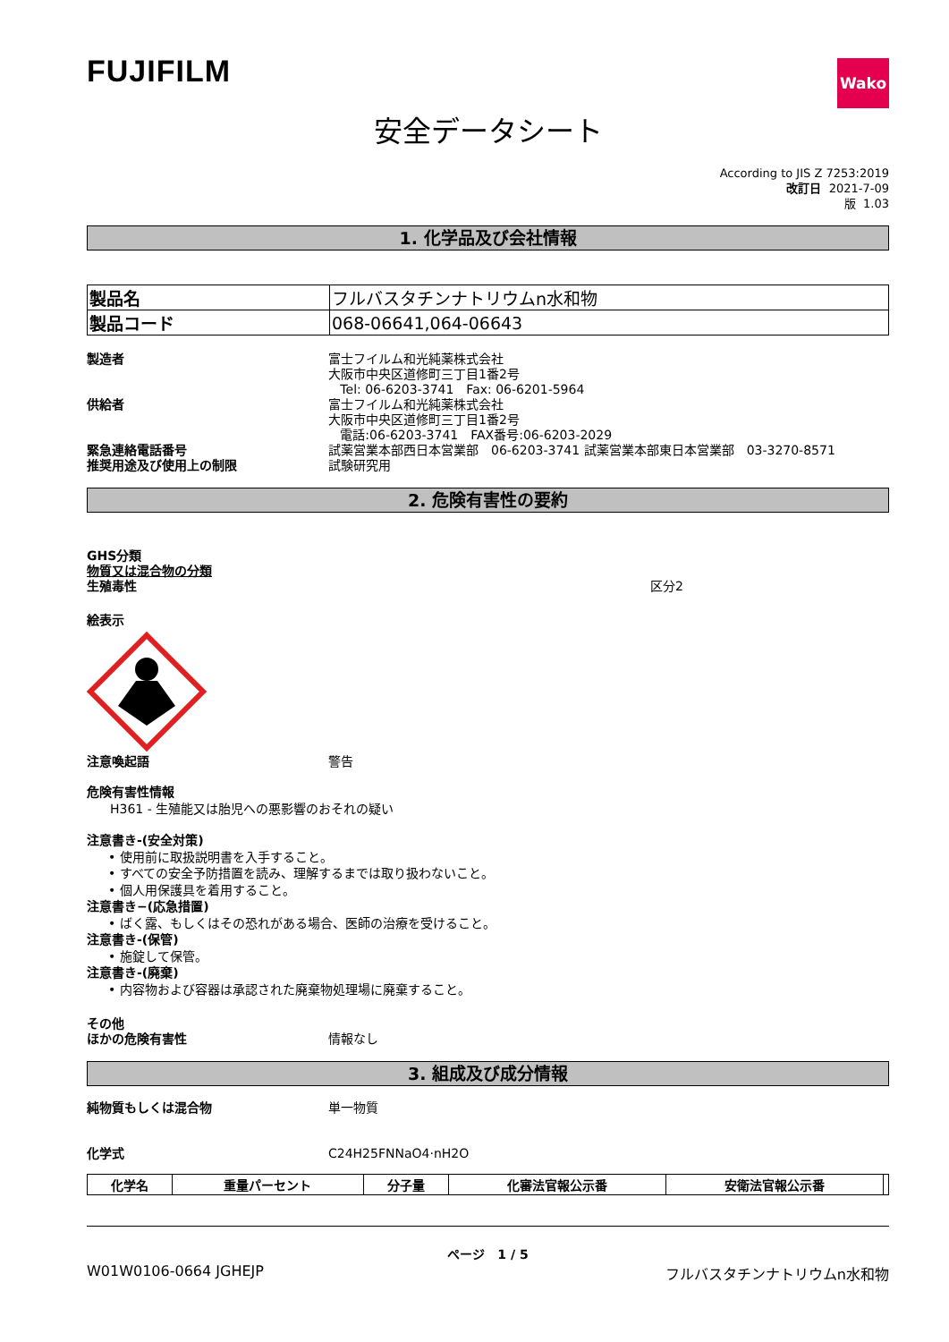FUJIFILM
Wako
安全データシート
According to JIS Z 7253:2019
改訂日 2021-7-09
版 1.03
1. 化学品及び会社情報
| 製品名 | フルバスタチンナトリウムn水和物 |
| 製品コード | 068-06641,064-06643 |
製造者 富士フイルム和光純薬株式会社
大阪市中央区道修町三丁目1番2号
Tel: 06-6203-3741　Fax: 06-6201-5964
供給者 富士フイルム和光純薬株式会社
大阪市中央区道修町三丁目1番2号
電話:06-6203-3741　FAX番号:06-6203-2029
緊急連絡電話番号 試薬営業本部西日本営業部　06-6203-3741 試薬営業本部東日本営業部　03-3270-8571
推奨用途及び使用上の制限 試験研究用
2. 危険有害性の要約
GHS分類
物質又は混合物の分類
生殖毒性 区分2
絵表示
注意喚起語 警告
危険有害性情報
H361 - 生殖能又は胎児への悪影響のおそれの疑い
注意書き-(安全対策)
• 使用前に取扱説明書を入手すること。
• すべての安全予防措置を読み、理解するまでは取り扱わないこと。
• 個人用保護具を着用すること。
注意書き−(応急措置)
• ばく露、もしくはその恐れがある場合、医師の治療を受けること。
注意書き-(保管)
• 施錠して保管。
注意書き-(廃棄)
• 内容物および容器は承認された廃棄物処理場に廃棄すること。
その他
ほかの危険有害性 情報なし
3. 組成及び成分情報
純物質もしくは混合物 単一物質
化学式 C24H25FNNaO4·nH2O
| 化学名 | 重量パーセント | 分子量 | 化審法官報公示番 | 安衛法官報公示番 | |
| --- | --- | --- | --- | --- | --- |
ページ　1 / 5
W01W0106-0664 JGHEJP フルバスタチンナトリウムn水和物